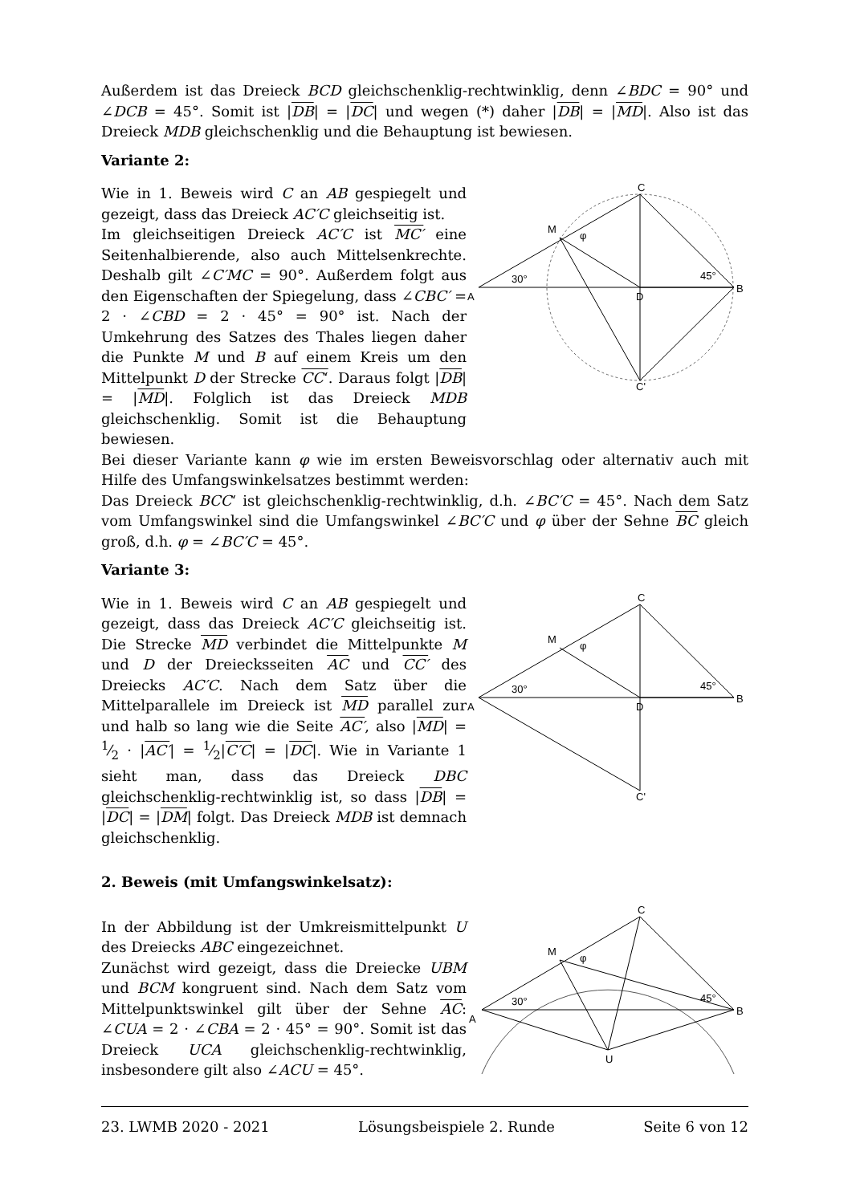Außerdem ist das Dreieck BCD gleichschenklig-rechtwinklig, denn ∠BDC = 90° und ∠DCB = 45°. Somit ist |DB| = |DC| und wegen (*) daher |DB| = |MD|. Also ist das Dreieck MDB gleichschenklig und die Behauptung ist bewiesen.
Variante 2:
Wie in 1. Beweis wird C an AB gespiegelt und gezeigt, dass das Dreieck AC′C gleichseitig ist.
Im gleichseitigen Dreieck AC′C ist MC′ eine Seitenhalbierende, also auch Mittelsenkrechte. Deshalb gilt ∠C′MC = 90°. Außerdem folgt aus den Eigenschaften der Spiegelung, dass ∠CBC′ = 2 · ∠CBD = 2 · 45° = 90° ist. Nach der Umkehrung des Satzes des Thales liegen daher die Punkte M und B auf einem Kreis um den Mittelpunkt D der Strecke CC‘. Daraus folgt |DB| = |MD|. Folglich ist das Dreieck MDB gleichschenklig. Somit ist die Behauptung bewiesen.
C
M
φ
30°
45°
A
D
B
C'
Bei dieser Variante kann φ wie im ersten Beweisvorschlag oder alternativ auch mit Hilfe des Umfangswinkelsatzes bestimmt werden:
Das Dreieck BCC‘ ist gleichschenklig-rechtwinklig, d.h. ∠BC′C = 45°. Nach dem Satz vom Umfangswinkel sind die Umfangswinkel ∠BC′C und φ über der Sehne BC gleich groß, d.h. φ = ∠BC′C = 45°.
Variante 3:
Wie in 1. Beweis wird C an AB gespiegelt und gezeigt, dass das Dreieck AC′C gleichseitig ist. Die Strecke MD verbindet die Mittelpunkte M und D der Dreiecksseiten AC und CC′ des Dreiecks AC′C. Nach dem Satz über die Mittelparallele im Dreieck ist MD parallel zur und halb so lang wie die Seite AC′, also |MD| = 1⁄2 · |AC′| = 1⁄2|C′C| = |DC|. Wie in Variante 1 sieht man, dass das Dreieck DBC gleichschenklig-rechtwinklig ist, so dass |DB| = |DC| = |DM| folgt. Das Dreieck MDB ist demnach gleichschenklig.
C
M
φ
30°
45°
A
D
B
C'
2. Beweis (mit Umfangswinkelsatz):
In der Abbildung ist der Umkreismittelpunkt U des Dreiecks ABC eingezeichnet.
Zunächst wird gezeigt, dass die Dreiecke UBM und BCM kongruent sind. Nach dem Satz vom Mittelpunktswinkel gilt über der Sehne AC: ∠CUA = 2 · ∠CBA = 2 · 45° = 90°. Somit ist das Dreieck UCA gleichschenklig-rechtwinklig, insbesondere gilt also ∠ACU = 45°.
C
M
φ
30°
45°
A
B
U
23. LWMB 2020 - 2021 Lösungsbeispiele 2. Runde Seite 6 von 12